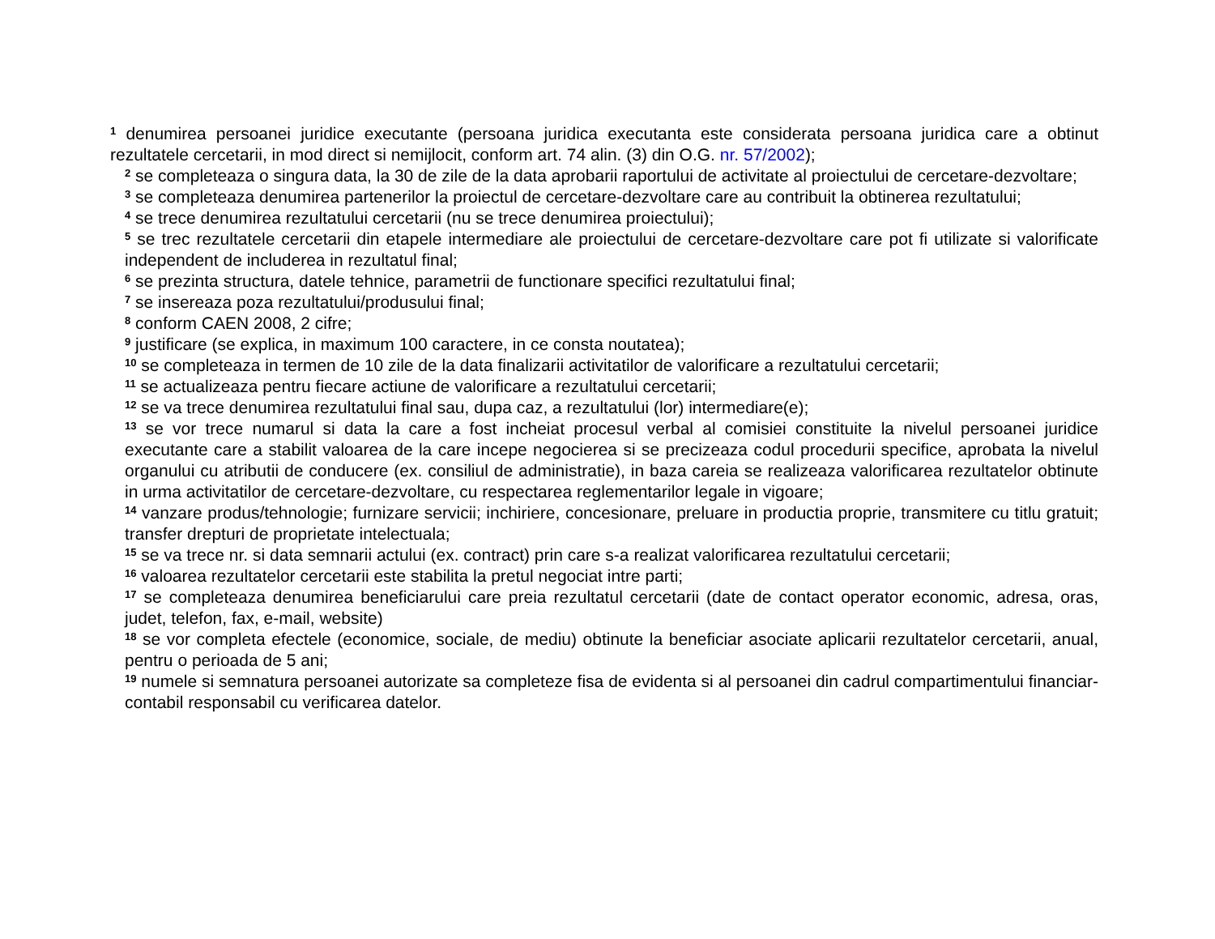<sup>1</sup> denumirea persoanei juridice executante (persoana juridica executanta este considerata persoana juridica care a obtinut rezultatele cercetarii, in mod direct si nemijlocit, conform art. 74 alin. (3) din O.G. nr. 57/2002);
<sup>2</sup> se completeaza o singura data, la 30 de zile de la data aprobarii raportului de activitate al proiectului de cercetare-dezvoltare;
<sup>3</sup> se completeaza denumirea partenerilor la proiectul de cercetare-dezvoltare care au contribuit la obtinerea rezultatului;
<sup>4</sup> se trece denumirea rezultatului cercetarii (nu se trece denumirea proiectului);
<sup>5</sup> se trec rezultatele cercetarii din etapele intermediare ale proiectului de cercetare-dezvoltare care pot fi utilizate si valorificate independent de includerea in rezultatul final;
<sup>6</sup> se prezinta structura, datele tehnice, parametrii de functionare specifici rezultatului final;
<sup>7</sup> se insereaza poza rezultatului/produsului final;
<sup>8</sup> conform CAEN 2008, 2 cifre;
<sup>9</sup> justificare (se explica, in maximum 100 caractere, in ce consta noutatea);
<sup>10</sup> se completeaza in termen de 10 zile de la data finalizarii activitatilor de valorificare a rezultatului cercetarii;
<sup>11</sup> se actualizeaza pentru fiecare actiune de valorificare a rezultatului cercetarii;
<sup>12</sup> se va trece denumirea rezultatului final sau, dupa caz, a rezultatului (lor) intermediare(e);
<sup>13</sup> se vor trece numarul si data la care a fost incheiat procesul verbal al comisiei constituite la nivelul persoanei juridice executante care a stabilit valoarea de la care incepe negocierea si se precizeaza codul procedurii specifice, aprobata la nivelul organului cu atributii de conducere (ex. consiliul de administratie), in baza careia se realizeaza valorificarea rezultatelor obtinute in urma activitatilor de cercetare-dezvoltare, cu respectarea reglementarilor legale in vigoare;
<sup>14</sup> vanzare produs/tehnologie; furnizare servicii; inchiriere, concesionare, preluare in productia proprie, transmitere cu titlu gratuit; transfer drepturi de proprietate intelectuala;
<sup>15</sup> se va trece nr. si data semnarii actului (ex. contract) prin care s-a realizat valorificarea rezultatului cercetarii;
<sup>16</sup> valoarea rezultatelor cercetarii este stabilita la pretul negociat intre parti;
<sup>17</sup> se completeaza denumirea beneficiarului care preia rezultatul cercetarii (date de contact operator economic, adresa, oras, judet, telefon, fax, e-mail, website)
<sup>18</sup> se vor completa efectele (economice, sociale, de mediu) obtinute la beneficiar asociate aplicarii rezultatelor cercetarii, anual, pentru o perioada de 5 ani;
<sup>19</sup> numele si semnatura persoanei autorizate sa completeze fisa de evidenta si al persoanei din cadrul compartimentului financiar-contabil responsabil cu verificarea datelor.